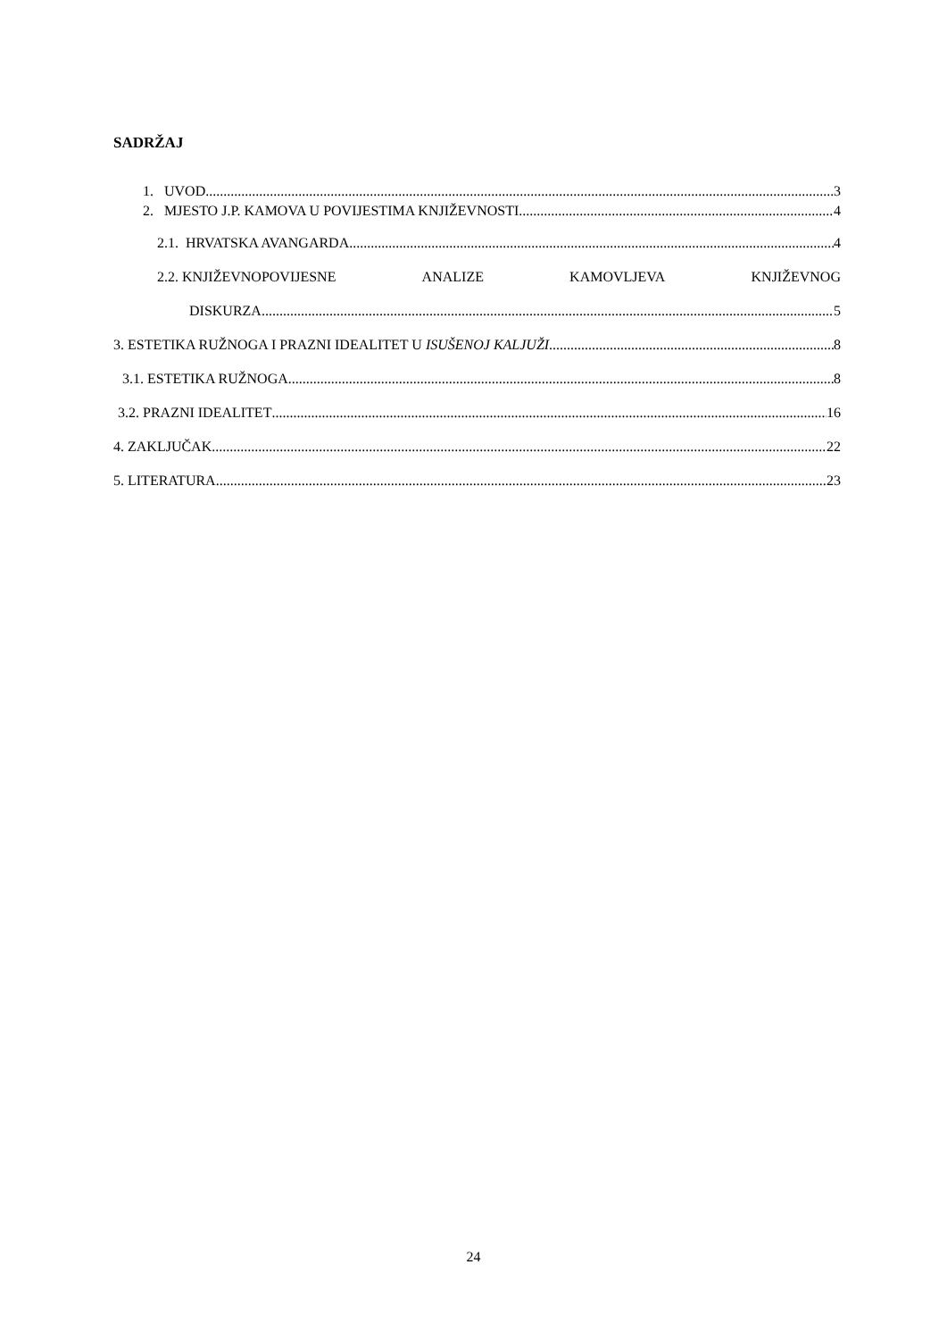SADRŽAJ
1. UVOD 3
2. MJESTO J.P. KAMOVA U POVIJESTIMA KNJIŽEVNOSTI 4
2.1. HRVATSKA AVANGARDA 4
2.2. KNJIŽEVNOPOVIJESNE ANALIZE KAMOVLJEVA KNJIŽEVNOG
DISKURZA 5
3. ESTETIKA RUŽNOGA I PRAZNI IDEALITET U ISUŠENOJ KALJUŽI 8
3.1. ESTETIKA RUŽNOGA 8
3.2. PRAZNI IDEALITET 16
4. ZAKLJUČAK 22
5. LITERATURA 23
24